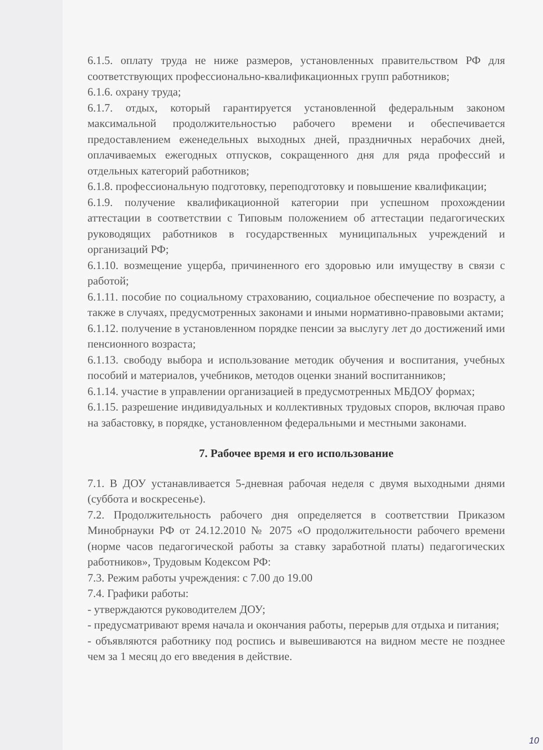6.1.5. оплату труда не ниже размеров, установленных правительством РФ для соответствующих профессионально-квалификационных групп работников;
6.1.6. охрану труда;
6.1.7. отдых, который гарантируется установленной федеральным законом максимальной продолжительностью рабочего времени и обеспечивается предоставлением еженедельных выходных дней, праздничных нерабочих дней, оплачиваемых ежегодных отпусков, сокращенного дня для ряда профессий и отдельных категорий работников;
6.1.8. профессиональную подготовку, переподготовку и повышение квалификации;
6.1.9. получение квалификационной категории при успешном прохождении аттестации в соответствии с Типовым положением об аттестации педагогических руководящих работников в государственных муниципальных учреждений и организаций РФ;
6.1.10. возмещение ущерба, причиненного его здоровью или имуществу в связи с работой;
6.1.11. пособие по социальному страхованию, социальное обеспечение по возрасту, а также в случаях, предусмотренных законами и иными нормативно-правовыми актами;
6.1.12. получение в установленном порядке пенсии за выслугу лет до достижений ими пенсионного возраста;
6.1.13. свободу выбора и использование методик обучения и воспитания, учебных пособий и материалов, учебников, методов оценки знаний воспитанников;
6.1.14. участие в управлении организацией в предусмотренных МБДОУ формах;
6.1.15. разрешение индивидуальных и коллективных трудовых споров, включая право на забастовку, в порядке, установленном федеральными и местными законами.
7. Рабочее время и его использование
7.1. В ДОУ устанавливается 5-дневная рабочая неделя с двумя выходными днями (суббота и воскресенье).
7.2. Продолжительность рабочего дня определяется в соответствии Приказом Минобрнауки РФ от 24.12.2010 № 2075 «О продолжительности рабочего времени (норме часов педагогической работы за ставку заработной платы) педагогических работников», Трудовым Кодексом РФ:
7.3. Режим работы учреждения: с 7.00 до 19.00
7.4. Графики работы:
- утверждаются руководителем ДОУ;
- предусматривают время начала и окончания работы, перерыв для отдыха и питания;
- объявляются работнику под роспись и вывешиваются на видном месте не позднее чем за 1 месяц до его введения в действие.
10